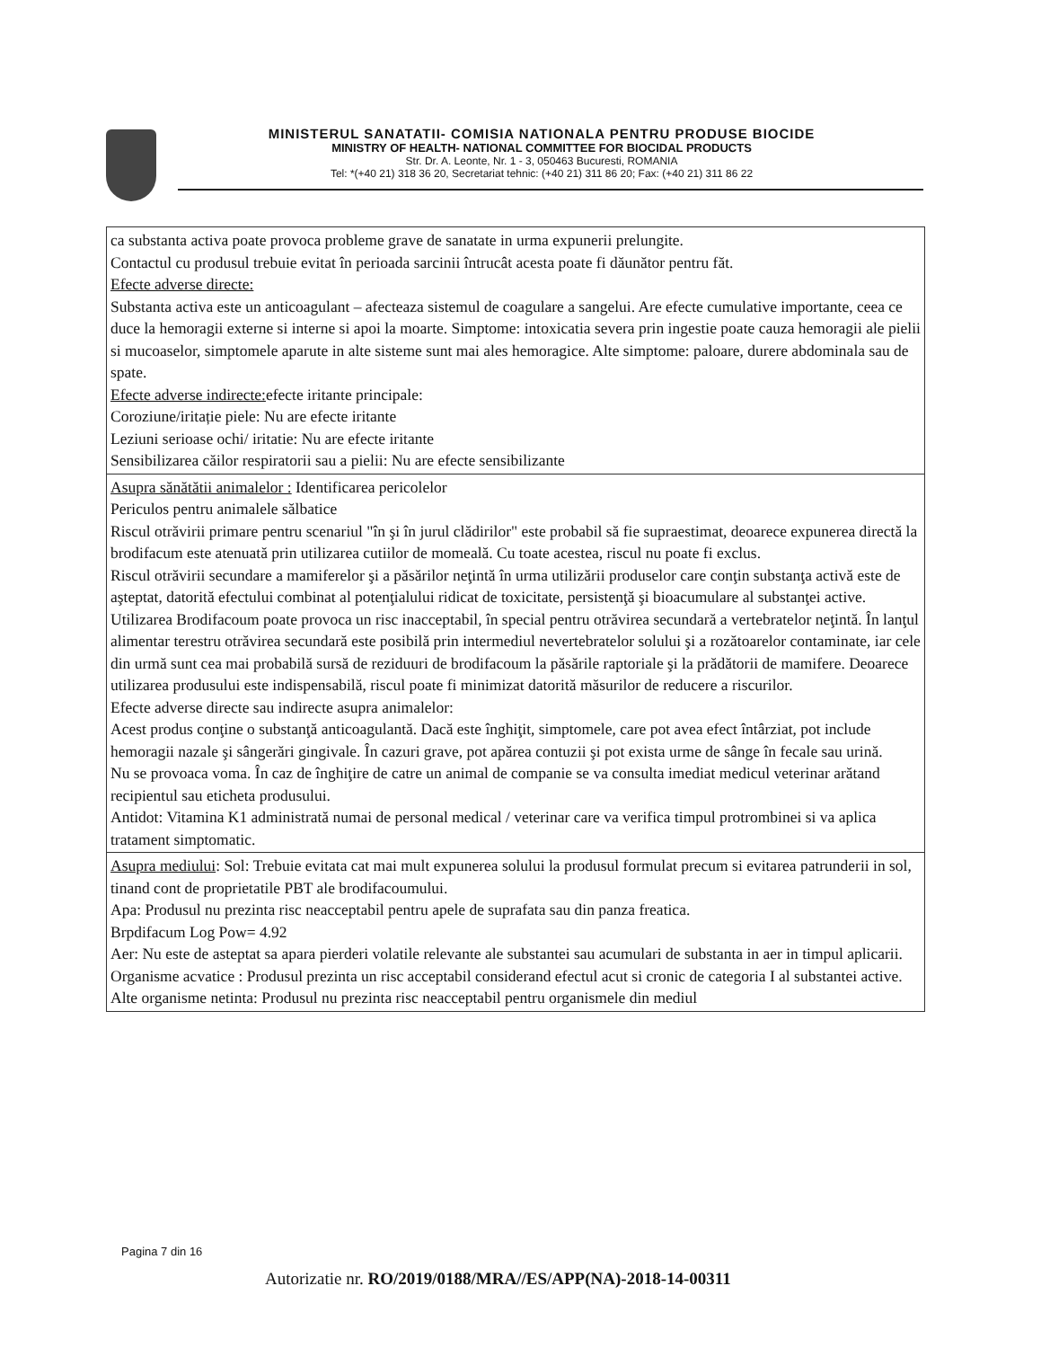MINISTERUL SANATATII- COMISIA NATIONALA PENTRU PRODUSE BIOCIDE
MINISTRY OF HEALTH- NATIONAL COMMITTEE FOR BIOCIDAL PRODUCTS
Str. Dr. A. Leonte, Nr. 1 - 3, 050463 Bucuresti, ROMANIA
Tel: *(+40 21) 318 36 20, Secretariat tehnic: (+40 21) 311 86 20; Fax: (+40 21) 311 86 22
| ca substanta activa poate provoca probleme grave de sanatate in urma expunerii prelungite. Contactul cu produsul trebuie evitat în perioada sarcinii întrucât acesta poate fi dăunător pentru făt. Efecte adverse directe: Substanta activa este un anticoagulant – afecteaza sistemul de coagulare a sangelui. Are efecte cumulative importante, ceea ce duce la hemoragii externe si interne si apoi la moarte. Simptome: intoxicatia severa prin ingestie poate cauza hemoragii ale pielii si mucoaselor, simptomele aparute in alte sisteme sunt mai ales hemoragice. Alte simptome: paloare, durere abdominala sau de spate. Efecte adverse indirecte: efecte iritante principale: Coroziune/iritație piele: Nu are efecte iritante Leziuni serioase ochi/ iritatie: Nu are efecte iritante Sensibilizarea căilor respiratorii sau a pielii: Nu are efecte sensibilizante |
| Asupra sănătătii animalelor : Identificarea pericolelor Periculos pentru animalele sălbatice Riscul otrăvirii primare pentru scenariul "în şi în jurul clădirilor" este probabil să fie supraestimat, deoarece expunerea directă la brodifacum este atenuată prin utilizarea cutiilor de momeală. Cu toate acestea, riscul nu poate fi exclus. Riscul otrăvirii secundare a mamiferelor şi a păsărilor neţintă în urma utilizării produselor care conţin substanţa activă este de aşteptat, datorită efectului combinat al potenţialului ridicat de toxicitate, persistenţă şi bioacumulare al substanţei active. Utilizarea Brodifacoum poate provoca un risc inacceptabil, în special pentru otrăvirea secundară a vertebratelor neţintă. În lanţul alimentar terestru otrăvirea secundară este posibilă prin intermediul nevertebratelor solului şi a rozătoarelor contaminate, iar cele din urmă sunt cea mai probabilă sursă de reziduuri de brodifacoum la păsările raptoriale şi la prădătorii de mamifere. Deoarece utilizarea produsului este indispensabilă, riscul poate fi minimizat datorită măsurilor de reducere a riscurilor. Efecte adverse directe sau indirecte asupra animalelor: Acest produs conţine o substanţă anticoagulantă. Dacă este înghiţit, simptomele, care pot avea efect întârziat, pot include hemoragii nazale şi sângerări gingivale. În cazuri grave, pot apărea contuzii şi pot exista urme de sânge în fecale sau urină. Nu se provoaca voma. În caz de înghiţire de catre un animal de companie se va consulta imediat medicul veterinar arătand recipientul sau eticheta produsului. Antidot: Vitamina K1 administrată numai de personal medical / veterinar care va verifica timpul protrombinei si va aplica tratament simptomatic. |
| Asupra mediului : Sol: Trebuie evitata cat mai mult expunerea solului la produsul formulat precum si evitarea patrunderii in sol, tinand cont de proprietatile PBT ale brodifacoumului. Apa: Produsul nu prezinta risc neacceptabil pentru apele de suprafata sau din panza freatica. Brpdifacum Log Pow= 4.92 Aer: Nu este de asteptat sa apara pierderi volatile relevante ale substantei sau acumulari de substanta in aer in timpul aplicarii. Organisme acvatice : Produsul prezinta un risc acceptabil considerand efectul acut si cronic de categoria I al substantei active. Alte organisme netinta: Produsul nu prezinta risc neacceptabil pentru organismele din mediul |
Pagina 7 din 16
Autorizatie nr. RO/2019/0188/MRA//ES/APP(NA)-2018-14-00311